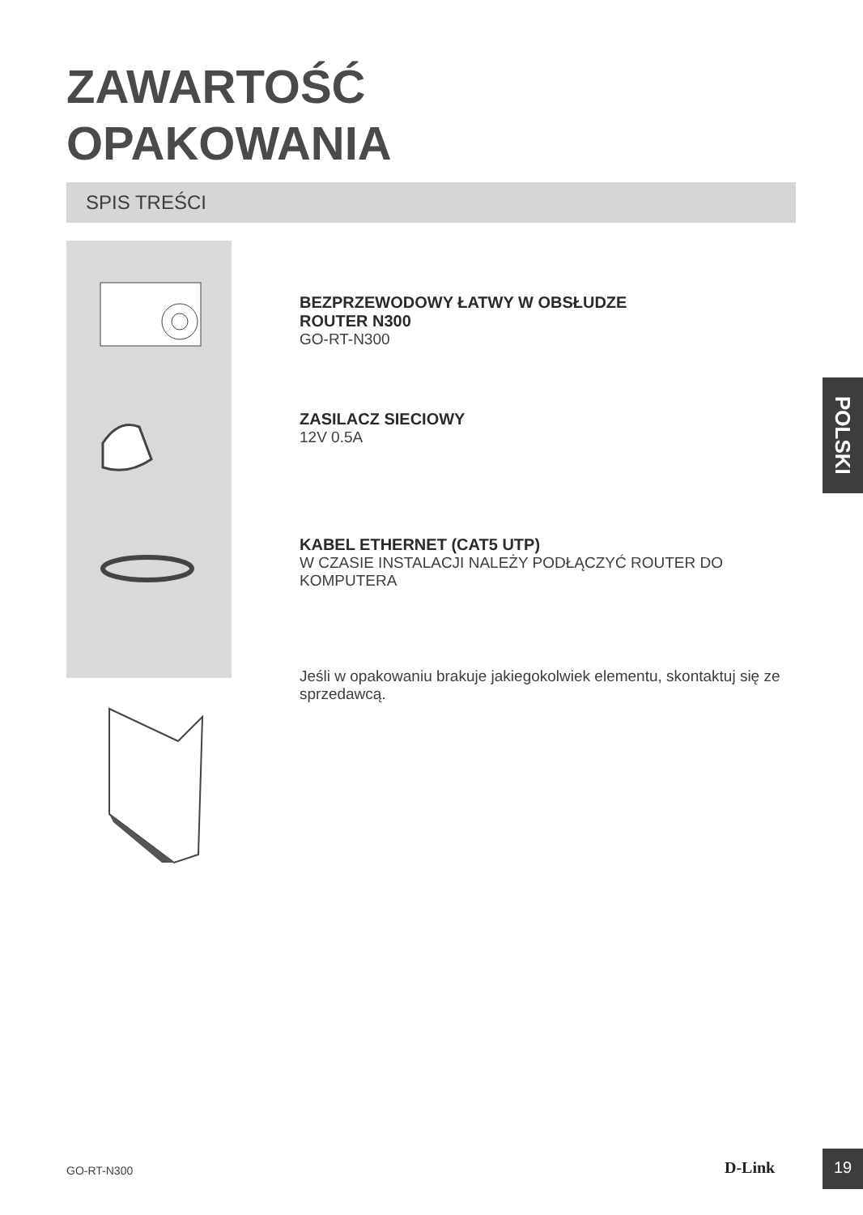ZAWARTOŚĆ
OPAKOWANIA
SPIS TREŚCI
BEZPRZEWODOWY ŁATWY W OBSŁUDZE
ROUTER N300
GO-RT-N300
ZASILACZ SIECIOWY
12V 0.5A
KABEL ETHERNET (CAT5 UTP)
W CZASIE INSTALACJI NALEŻY PODŁĄCZYĆ ROUTER DO KOMPUTERA
Jeśli w opakowaniu brakuje jakiegokolwiek elementu, skontaktuj się ze sprzedawcą.
POLSKI
GO-RT-N300 D-Link
19